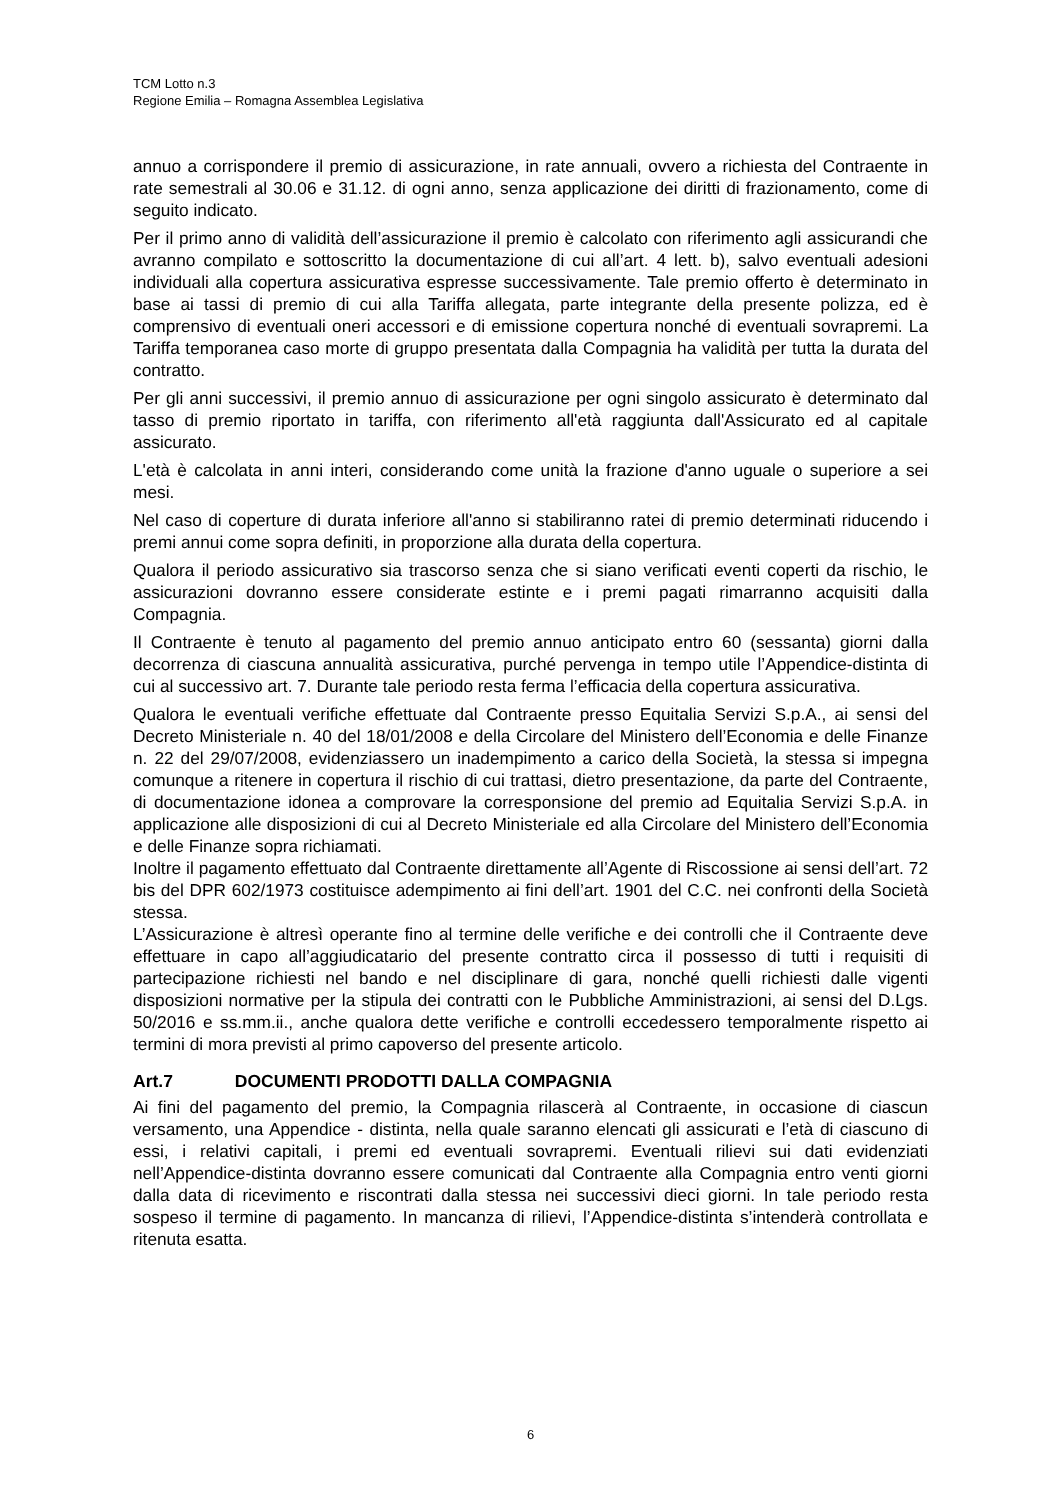TCM Lotto n.3
Regione Emilia – Romagna Assemblea Legislativa
annuo a corrispondere il premio di assicurazione, in rate annuali, ovvero a richiesta del Contraente in rate semestrali al 30.06 e 31.12. di ogni anno, senza applicazione dei diritti di frazionamento, come di seguito indicato.
Per il primo anno di validità dell’assicurazione il premio è calcolato con riferimento agli assicurandi che avranno compilato e sottoscritto la documentazione di cui all’art. 4 lett. b), salvo eventuali adesioni individuali alla copertura assicurativa espresse successivamente. Tale premio offerto è determinato in base ai tassi di premio di cui alla Tariffa allegata, parte integrante della presente polizza, ed è comprensivo di eventuali oneri accessori e di emissione copertura nonché di eventuali sovrapremi. La Tariffa temporanea caso morte di gruppo presentata dalla Compagnia ha validità per tutta la durata del contratto.
Per gli anni successivi, il premio annuo di assicurazione per ogni singolo assicurato è determinato dal tasso di premio riportato in tariffa, con riferimento all'età raggiunta dall'Assicurato ed al capitale assicurato.
L'età è calcolata in anni interi, considerando come unità la frazione d'anno uguale o superiore a sei mesi.
Nel caso di coperture di durata inferiore all'anno si stabiliranno ratei di premio determinati riducendo i premi annui come sopra definiti, in proporzione alla durata della copertura.
Qualora il periodo assicurativo sia trascorso senza che si siano verificati eventi coperti da rischio, le assicurazioni dovranno essere considerate estinte e i premi pagati rimarranno acquisiti dalla Compagnia.
Il Contraente è tenuto al pagamento del premio annuo anticipato entro 60 (sessanta) giorni dalla decorrenza di ciascuna annualità assicurativa, purché pervenga in tempo utile l’Appendice-distinta di cui al successivo art. 7. Durante tale periodo resta ferma l’efficacia della copertura assicurativa.
Qualora le eventuali verifiche effettuate dal Contraente presso Equitalia Servizi S.p.A., ai sensi del Decreto Ministeriale n. 40 del 18/01/2008 e della Circolare del Ministero dell’Economia e delle Finanze n. 22 del 29/07/2008, evidenziassero un inadempimento a carico della Società, la stessa si impegna comunque a ritenere in copertura il rischio di cui trattasi, dietro presentazione, da parte del Contraente, di documentazione idonea a comprovare la corresponsione del premio ad Equitalia Servizi S.p.A. in applicazione alle disposizioni di cui al Decreto Ministeriale ed alla Circolare del Ministero dell’Economia e delle Finanze sopra richiamati.
Inoltre il pagamento effettuato dal Contraente direttamente all’Agente di Riscossione ai sensi dell’art. 72 bis del DPR 602/1973 costituisce adempimento ai fini dell’art. 1901 del C.C. nei confronti della Società stessa.
L’Assicurazione è altresì operante fino al termine delle verifiche e dei controlli che il Contraente deve effettuare in capo all’aggiudicatario del presente contratto circa il possesso di tutti i requisiti di partecipazione richiesti nel bando e nel disciplinare di gara, nonché quelli richiesti dalle vigenti disposizioni normative per la stipula dei contratti con le Pubbliche Amministrazioni, ai sensi del D.Lgs. 50/2016 e ss.mm.ii., anche qualora dette verifiche e controlli eccedessero temporalmente rispetto ai termini di mora previsti al primo capoverso del presente articolo.
Art.7 DOCUMENTI PRODOTTI DALLA COMPAGNIA
Ai fini del pagamento del premio, la Compagnia rilascerà al Contraente, in occasione di ciascun versamento, una Appendice - distinta, nella quale saranno elencati gli assicurati e l’età di ciascuno di essi, i relativi capitali, i premi ed eventuali sovrapremi. Eventuali rilievi sui dati evidenziati nell’Appendice-distinta dovranno essere comunicati dal Contraente alla Compagnia entro venti giorni dalla data di ricevimento e riscontrati dalla stessa nei successivi dieci giorni. In tale periodo resta sospeso il termine di pagamento. In mancanza di rilievi, l’Appendice-distinta s’intenderà controllata e ritenuta esatta.
6